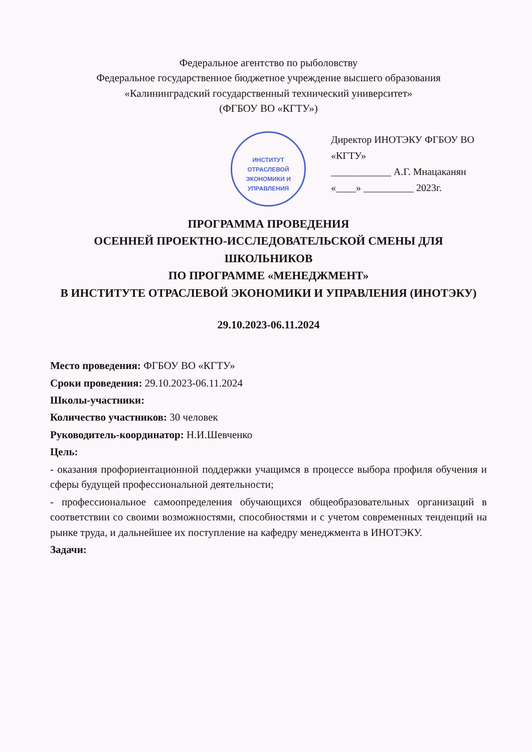Федеральное агентство по рыболовству
Федеральное государственное бюджетное учреждение высшего образования
«Калининградский государственный технический университет»
(ФГБОУ ВО «КГТУ»)
ИНСТИТУТ
ОТРАСЛЕВОЙ
ЭКОНОМИКИ И
УПРАВЛЕНИЯ
Директор ИНОТЭКУ ФГБОУ ВО «КГТУ»
____________ А.Г. Мнацаканян
«____» __________ 2023г.
ПРОГРАММА ПРОВЕДЕНИЯ
ОСЕННЕЙ ПРОЕКТНО-ИССЛЕДОВАТЕЛЬСКОЙ СМЕНЫ ДЛЯ ШКОЛЬНИКОВ
ПО ПРОГРАММЕ «МЕНЕДЖМЕНТ»
В ИНСТИТУТЕ ОТРАСЛЕВОЙ ЭКОНОМИКИ И УПРАВЛЕНИЯ (ИНОТЭКУ)
29.10.2023-06.11.2024
Место проведения: ФГБОУ ВО «КГТУ»
Сроки проведения: 29.10.2023-06.11.2024
Школы-участники:
Количество участников: 30 человек
Руководитель-координатор: Н.И.Шевченко
Цель:
- оказания профориентационной поддержки учащимся в процессе выбора профиля обучения и сферы будущей профессиональной деятельности;
- профессиональное самоопределения обучающихся общеобразовательных организаций в соответствии со своими возможностями, способностями и с учетом современных тенденций на рынке труда, и дальнейшее их поступление на кафедру менеджмента в ИНОТЭКУ.
Задачи: